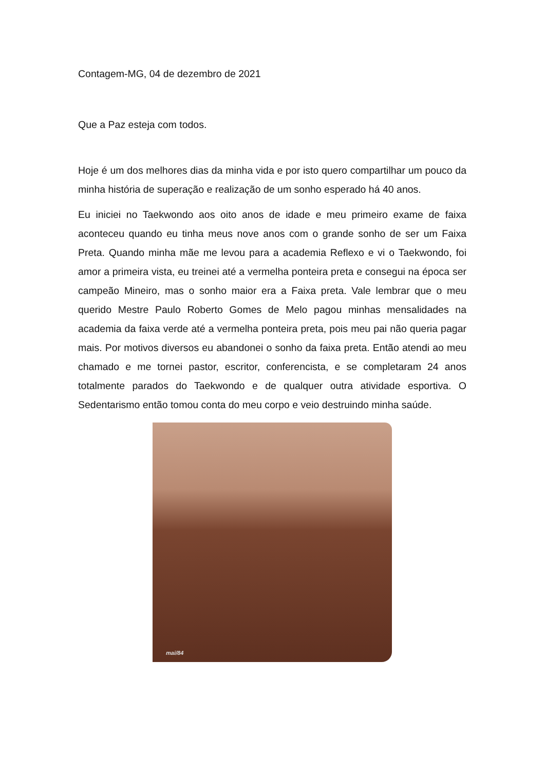Contagem-MG, 04 de dezembro de 2021
Que a Paz esteja com todos.
Hoje é um dos melhores dias da minha vida e por isto quero compartilhar um pouco da minha história de superação e realização de um sonho esperado há 40 anos.
Eu iniciei no Taekwondo aos oito anos de idade e meu primeiro exame de faixa aconteceu quando eu tinha meus nove anos com o grande sonho de ser um Faixa Preta. Quando minha mãe me levou para a academia Reflexo e vi o Taekwondo, foi amor a primeira vista, eu treinei até a vermelha ponteira preta e consegui na época ser campeão Mineiro, mas o sonho maior era a Faixa preta. Vale lembrar que o meu querido Mestre Paulo Roberto Gomes de Melo pagou minhas mensalidades na academia da faixa verde até a vermelha ponteira preta, pois meu pai não queria pagar mais. Por motivos diversos eu abandonei o sonho da faixa preta. Então atendi ao meu chamado e me tornei pastor, escritor, conferencista, e se completaram 24 anos totalmente parados do Taekwondo e de qualquer outra atividade esportiva. O Sedentarismo então tomou conta do meu corpo e veio destruindo minha saúde.
mai/84